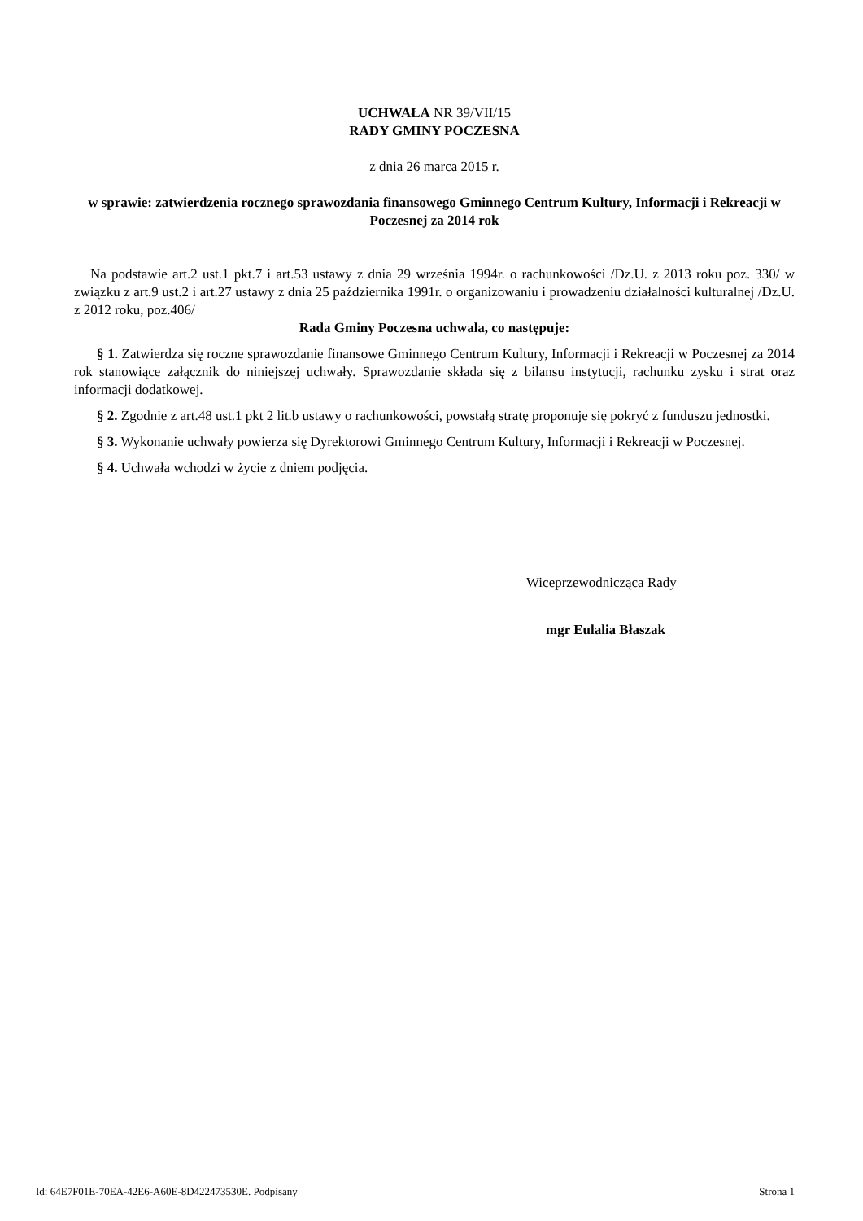UCHWAŁA NR 39/VII/15
RADY GMINY POCZESNA
z dnia 26 marca 2015 r.
w sprawie: zatwierdzenia rocznego sprawozdania finansowego Gminnego Centrum Kultury, Informacji i Rekreacji w Poczesnej za 2014 rok
Na podstawie art.2 ust.1 pkt.7 i art.53 ustawy z dnia 29 września 1994r. o rachunkowości /Dz.U. z 2013 roku poz. 330/ w związku z art.9 ust.2 i art.27 ustawy z dnia 25 października 1991r. o organizowaniu i prowadzeniu działalności kulturalnej /Dz.U. z 2012 roku, poz.406/
Rada Gminy Poczesna uchwala, co następuje:
§ 1. Zatwierdza się roczne sprawozdanie finansowe Gminnego Centrum Kultury, Informacji i Rekreacji w Poczesnej za 2014 rok stanowiące załącznik do niniejszej uchwały. Sprawozdanie składa się z bilansu instytucji, rachunku zysku i strat oraz informacji dodatkowej.
§ 2. Zgodnie z art.48 ust.1 pkt 2 lit.b ustawy o rachunkowości, powstałą stratę proponuje się pokryć z funduszu jednostki.
§ 3. Wykonanie uchwały powierza się Dyrektorowi Gminnego Centrum Kultury, Informacji i Rekreacji w Poczesnej.
§ 4. Uchwała wchodzi w życie z dniem podjęcia.
Wiceprzewodnicząca Rady
mgr Eulalia Błaszak
Id: 64E7F01E-70EA-42E6-A60E-8D422473530E. Podpisany Strona 1